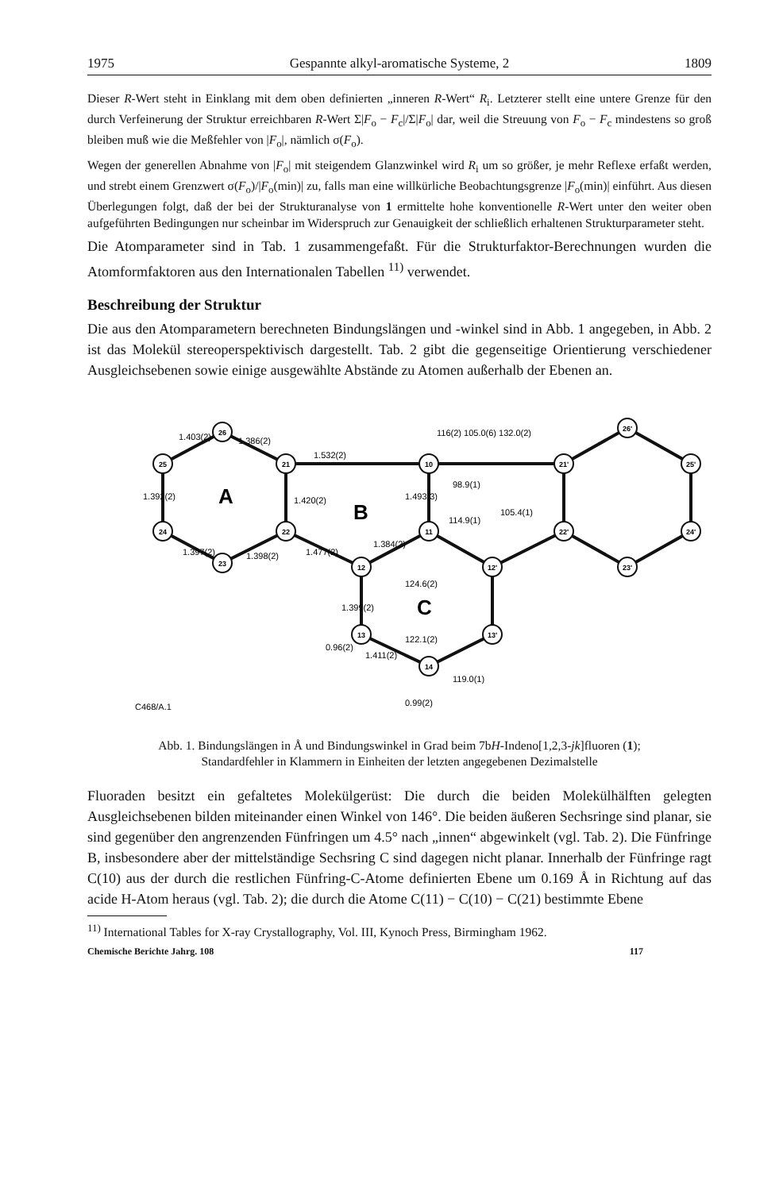1975 Gespannte alkyl-aromatische Systeme, 2 1809
Dieser R-Wert steht in Einklang mit dem oben definierten „inneren R-Wert“ R<sub>i</sub>. Letzterer stellt eine untere Grenze für den durch Verfeinerung der Struktur erreichbaren R-Wert Σ|F<sub>o</sub> − F<sub>c</sub>|/Σ|F<sub>o</sub>| dar, weil die Streuung von F<sub>o</sub> − F<sub>c</sub> mindestens so groß bleiben muß wie die Meßfehler von |F<sub>o</sub>|, nämlich σ(F<sub>o</sub>).
Wegen der generellen Abnahme von |F<sub>o</sub>| mit steigendem Glanzwinkel wird R<sub>i</sub> um so größer, je mehr Reflexe erfaßt werden, und strebt einem Grenzwert σ(F<sub>o</sub>)/|F<sub>o</sub>(min)| zu, falls man eine willkürliche Beobachtungsgrenze |F<sub>o</sub>(min)| einführt. Aus diesen Überlegungen folgt, daß der bei der Strukturanalyse von 1 ermittelte hohe konventionelle R-Wert unter den weiter oben aufgeführten Bedingungen nur scheinbar im Widerspruch zur Genauigkeit der schließlich erhaltenen Strukturparameter steht.
Die Atomparameter sind in Tab. 1 zusammengefaßt. Für die Strukturfaktor-Berechnungen wurden die Atomformfaktoren aus den Internationalen Tabellen <sup>11)</sup> verwendet.
Beschreibung der Struktur
Die aus den Atomparametern berechneten Bindungslängen und -winkel sind in Abb. 1 angegeben, in Abb. 2 ist das Molekül stereoperspektivisch dargestellt. Tab. 2 gibt die gegenseitige Orientierung verschiedener Ausgleichsebenen sowie einige ausgewählte Abstände zu Atomen außerhalb der Ebenen an.
26
21
25
24
23
22
10
11
12
13
14
12'
13'
21'
26'
25'
24'
23'
22'
A
B
C
1.532(2)
1.403(2)
1.386(2)
1.420(2)
1.392(2)
1.397(2)
1.398(2)
1.477(2)
1.384(2)
1.493(3)
116(2) 105.0(6) 132.0(2)
98.9(1)
114.9(1)
105.4(1)
124.6(2)
1.399(2)
122.1(2)
1.411(2)
119.0(1)
0.96(2)
0.99(2)
C468/A.1
Abb. 1. Bindungslängen in Å und Bindungswinkel in Grad beim 7bH-Indeno[1,2,3-jk]fluoren (1);
Standardfehler in Klammern in Einheiten der letzten angegebenen Dezimalstelle
Fluoraden besitzt ein gefaltetes Molekülgerüst: Die durch die beiden Molekülhälften gelegten Ausgleichsebenen bilden miteinander einen Winkel von 146°. Die beiden äußeren Sechsringe sind planar, sie sind gegenüber den angrenzenden Fünfringen um 4.5° nach „innen“ abgewinkelt (vgl. Tab. 2). Die Fünfringe B, insbesondere aber der mittelständige Sechsring C sind dagegen nicht planar. Innerhalb der Fünfringe ragt C(10) aus der durch die restlichen Fünfring-C-Atome definierten Ebene um 0.169 Å in Richtung auf das acide H-Atom heraus (vgl. Tab. 2); die durch die Atome C(11) − C(10) − C(21) bestimmte Ebene
<sup>11)</sup> International Tables for X-ray Crystallography, Vol. III, Kynoch Press, Birmingham 1962.
Chemische Berichte Jahrg. 108 117